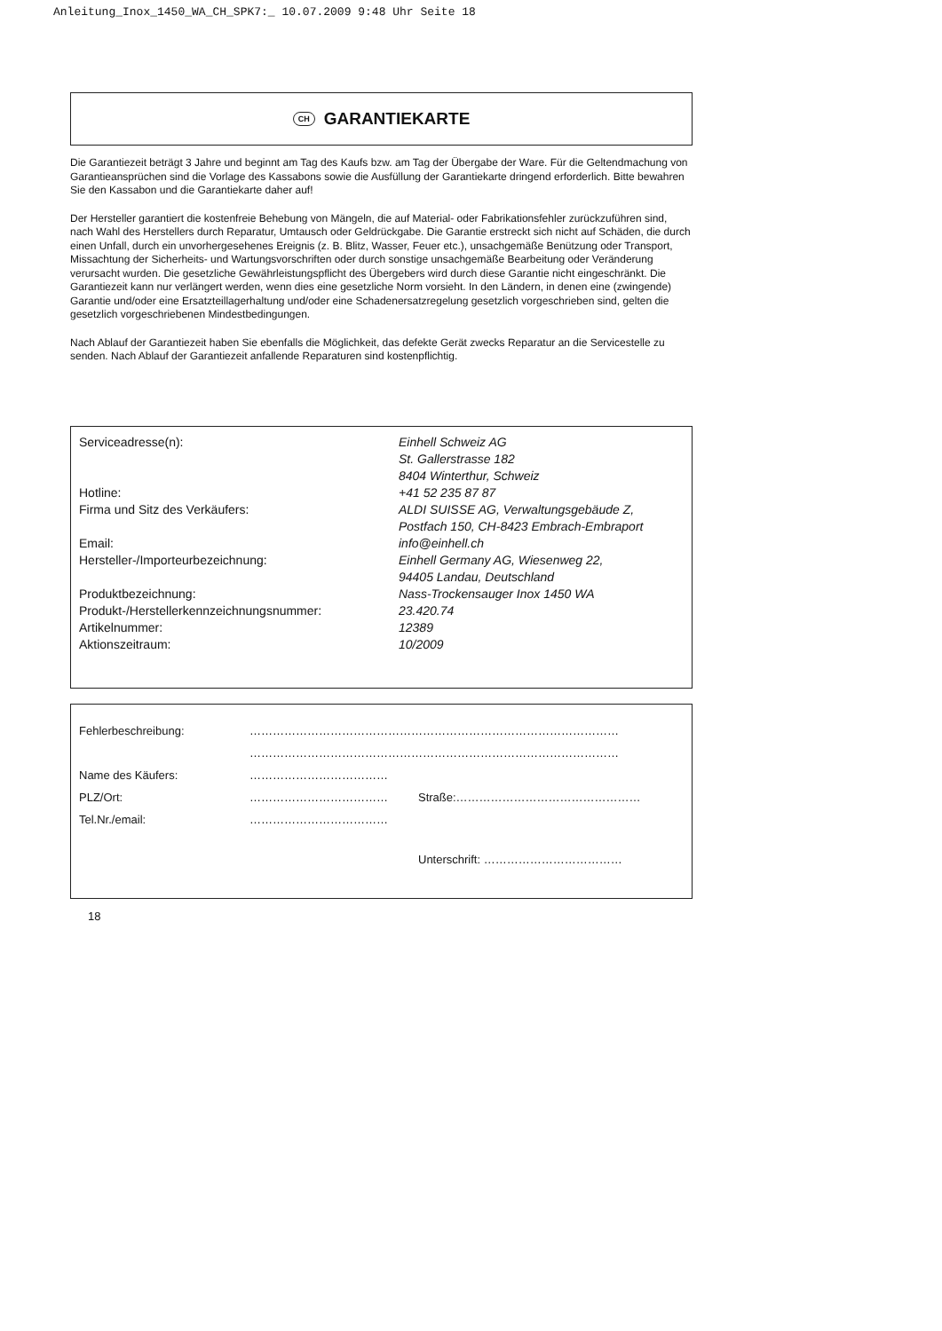Anleitung_Inox_1450_WA_CH_SPK7:_ 10.07.2009 9:48 Uhr Seite 18
CH GARANTIEKARTE
Die Garantiezeit beträgt 3 Jahre und beginnt am Tag des Kaufs bzw. am Tag der Übergabe der Ware. Für die Geltendmachung von Garantieansprüchen sind die Vorlage des Kassabons sowie die Ausfüllung der Garantiekarte dringend erforderlich. Bitte bewahren Sie den Kassabon und die Garantiekarte daher auf!
Der Hersteller garantiert die kostenfreie Behebung von Mängeln, die auf Material- oder Fabrikationsfehler zurückzuführen sind, nach Wahl des Herstellers durch Reparatur, Umtausch oder Geldrückgabe. Die Garantie erstreckt sich nicht auf Schäden, die durch einen Unfall, durch ein unvorhergesehenes Ereignis (z. B. Blitz, Wasser, Feuer etc.), unsachgemäße Benützung oder Transport, Missachtung der Sicherheits- und Wartungsvorschriften oder durch sonstige unsachgemäße Bearbeitung oder Veränderung verursacht wurden. Die gesetzliche Gewährleistungspflicht des Übergebers wird durch diese Garantie nicht eingeschränkt. Die Garantiezeit kann nur verlängert werden, wenn dies eine gesetzliche Norm vorsieht. In den Ländern, in denen eine (zwingende) Garantie und/oder eine Ersatzteillagerhaltung und/oder eine Schadenersatzregelung gesetzlich vorgeschrieben sind, gelten die gesetzlich vorgeschriebenen Mindestbedingungen.
Nach Ablauf der Garantiezeit haben Sie ebenfalls die Möglichkeit, das defekte Gerät zwecks Reparatur an die Servicestelle zu senden. Nach Ablauf der Garantiezeit anfallende Reparaturen sind kostenpflichtig.
| Serviceadresse(n): | Einhell Schweiz AG St. Gallerstrasse 182 8404 Winterthur, Schweiz |
| Hotline: | +41 52 235 87 87 |
| Firma und Sitz des Verkäufers: | ALDI SUISSE AG, Verwaltungsgebäude Z, Postfach 150, CH-8423 Embrach-Embraport |
| Email: | info@einhell.ch |
| Hersteller-/Importeurbezeichnung: | Einhell Germany AG, Wiesenweg 22, 94405 Landau, Deutschland |
| Produktbezeichnung: | Nass-Trockensauger Inox 1450 WA |
| Produkt-/Herstellerkennzeichnungsnummer: | 23.420.74 |
| Artikelnummer: | 12389 |
| Aktionszeitraum: | 10/2009 |
| Fehlerbeschreibung: | …………………………………………………………………………………… | |
| | …………………………………………………………………………………… | |
| Name des Käufers: | ……………………………… | |
| PLZ/Ort: | ……………………………… | Straße:………………………………………… |
| Tel.Nr./email: | ……………………………… | |
| | | Unterschrift: ……………………………… |
18